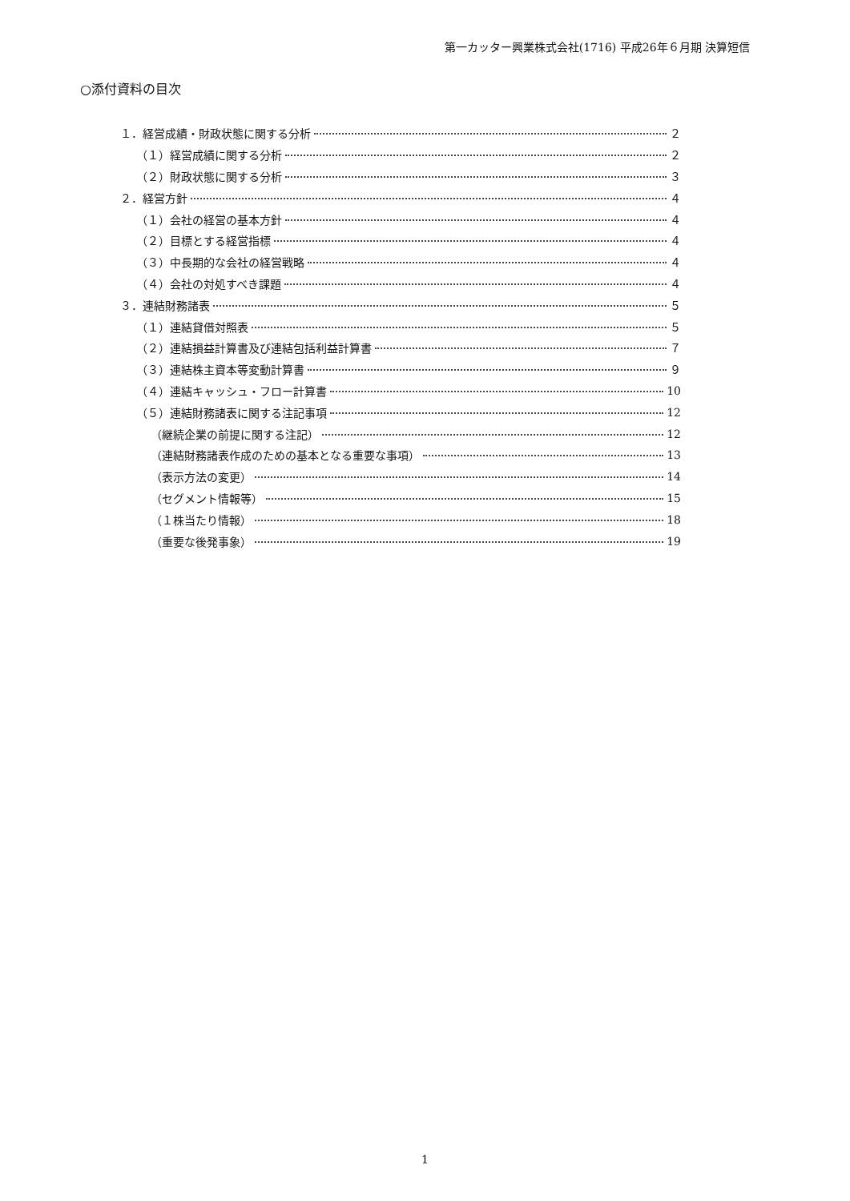第一カッター興業株式会社(1716) 平成26年６月期 決算短信
○添付資料の目次
１．経営成績・財政状態に関する分析 ２
（１）経営成績に関する分析 ２
（２）財政状態に関する分析 ３
２．経営方針 ４
（１）会社の経営の基本方針 ４
（２）目標とする経営指標 ４
（３）中長期的な会社の経営戦略 ４
（４）会社の対処すべき課題 ４
３．連結財務諸表 ５
（１）連結貸借対照表 ５
（２）連結損益計算書及び連結包括利益計算書 ７
（３）連結株主資本等変動計算書 ９
（４）連結キャッシュ・フロー計算書 10
（５）連結財務諸表に関する注記事項 12
（継続企業の前提に関する注記） 12
（連結財務諸表作成のための基本となる重要な事項） 13
（表示方法の変更） 14
（セグメント情報等） 15
（１株当たり情報） 18
（重要な後発事象） 19
1